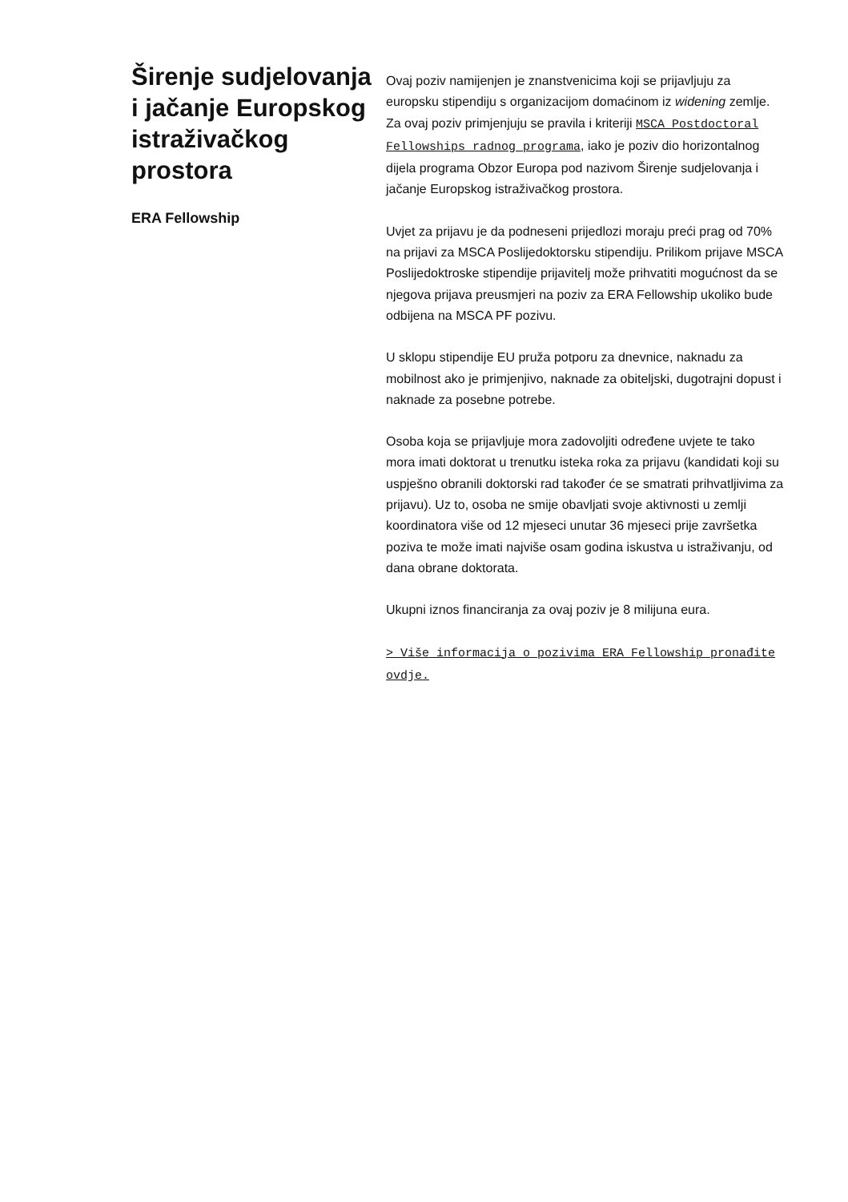Širenje sudjelovanja i jačanje Europskog istraživačkog prostora
ERA Fellowship
Ovaj poziv namijenjen je znanstvenicima koji se prijavljuju za europsku stipendiju s organizacijom domaćinom iz widening zemlje. Za ovaj poziv primjenjuju se pravila i kriteriji MSCA Postdoctoral Fellowships radnog programa, iako je poziv dio horizontalnog dijela programa Obzor Europa pod nazivom Širenje sudjelovanja i jačanje Europskog istraživačkog prostora.
Uvjet za prijavu je da podneseni prijedlozi moraju preći prag od 70% na prijavi za MSCA Poslijedoktorsku stipendiju. Prilikom prijave MSCA Poslijedoktroske stipendije prijavitelj može prihvatiti mogućnost da se njegova prijava preusmjeri na poziv za ERA Fellowship ukoliko bude odbijena na MSCA PF pozivu.
U sklopu stipendije EU pruža potporu za dnevnice, naknadu za mobilnost ako je primjenjivo, naknade za obiteljski, dugotrajni dopust i naknade za posebne potrebe.
Osoba koja se prijavljuje mora zadovoljiti određene uvjete te tako mora imati doktorat u trenutku isteka roka za prijavu (kandidati koji su uspješno obranili doktorski rad također će se smatrati prihvatljivima za prijavu). Uz to, osoba ne smije obavljati svoje aktivnosti u zemlji koordinatora više od 12 mjeseci unutar 36 mjeseci prije završetka poziva te može imati najviše osam godina iskustva u istraživanju, od dana obrane doktorata.
Ukupni iznos financiranja za ovaj poziv je 8 milijuna eura.
> Više informacija o pozivima ERA Fellowship pronađite ovdje.